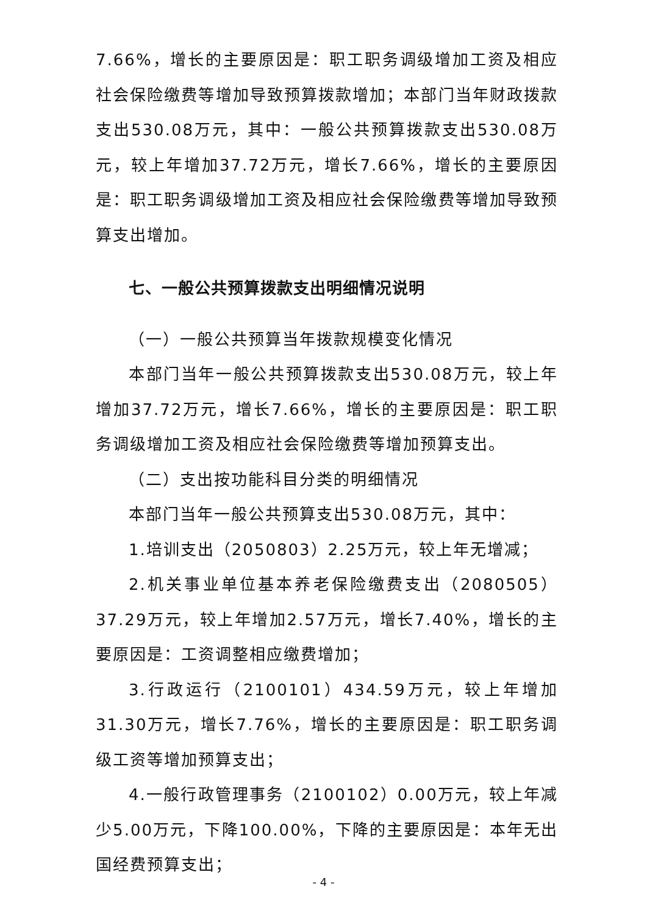7.66%，增长的主要原因是：职工职务调级增加工资及相应社会保险缴费等增加导致预算拨款增加；本部门当年财政拨款支出530.08万元，其中：一般公共预算拨款支出530.08万元，较上年增加37.72万元，增长7.66%，增长的主要原因是：职工职务调级增加工资及相应社会保险缴费等增加导致预算支出增加。
七、一般公共预算拨款支出明细情况说明
（一）一般公共预算当年拨款规模变化情况
本部门当年一般公共预算拨款支出530.08万元，较上年增加37.72万元，增长7.66%，增长的主要原因是：职工职务调级增加工资及相应社会保险缴费等增加预算支出。
（二）支出按功能科目分类的明细情况
本部门当年一般公共预算支出530.08万元，其中：
1.培训支出（2050803）2.25万元，较上年无增减；
2.机关事业单位基本养老保险缴费支出（2080505）37.29万元，较上年增加2.57万元，增长7.40%，增长的主要原因是：工资调整相应缴费增加；
3.行政运行（2100101）434.59万元，较上年增加31.30万元，增长7.76%，增长的主要原因是：职工职务调级工资等增加预算支出；
4.一般行政管理事务（2100102）0.00万元，较上年减少5.00万元，下降100.00%，下降的主要原因是：本年无出国经费预算支出；
- 4 -